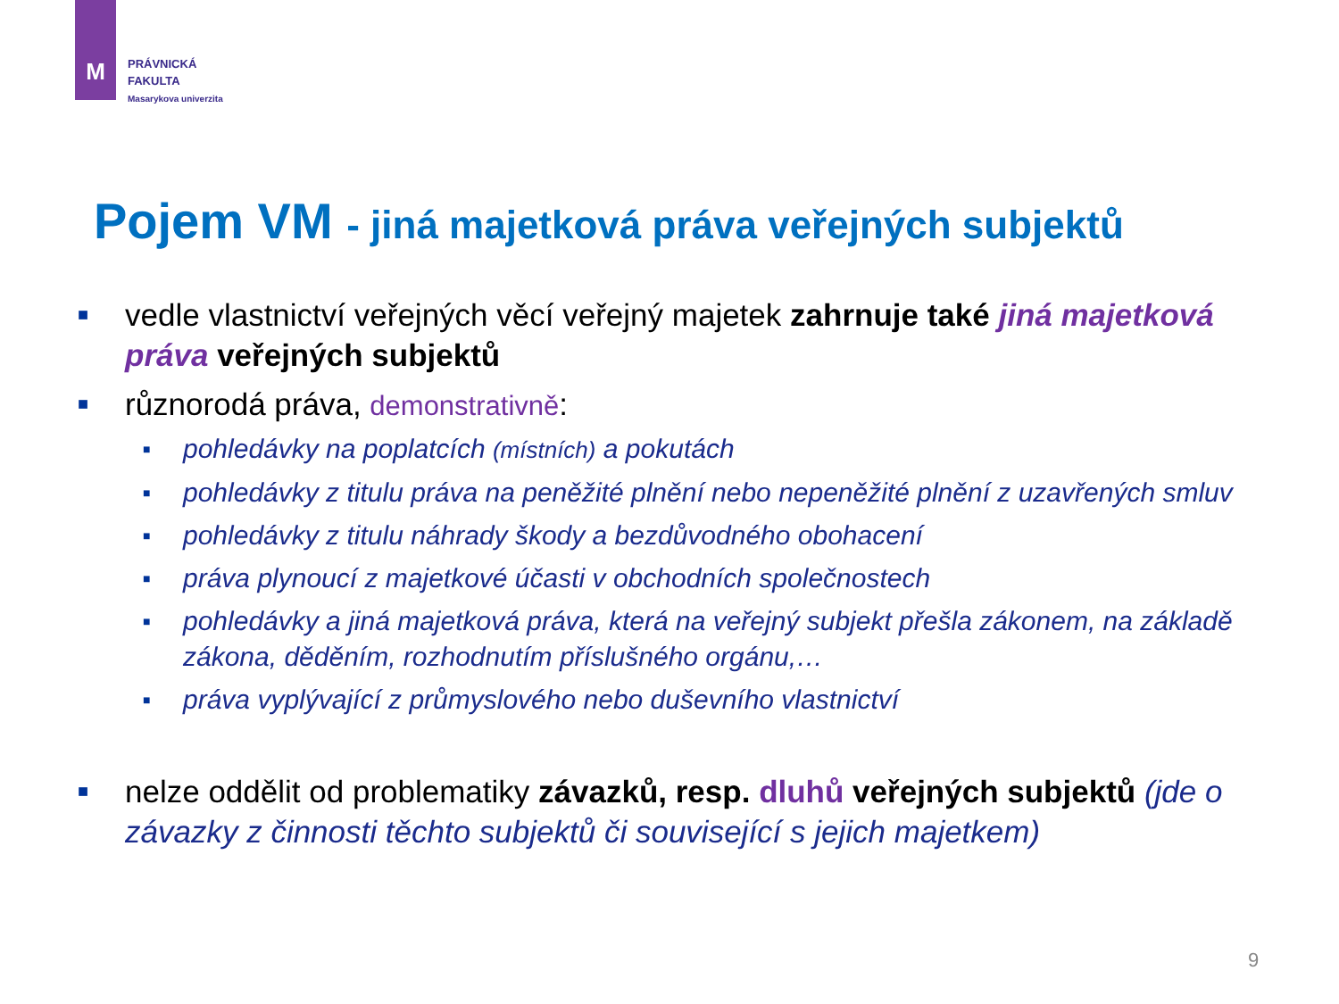M
PRÁVNICKÁ
FAKULTA
Masarykova univerzita
Pojem VM - jiná majetková práva veřejných subjektů
■ vedle vlastnictví veřejných věcí veřejný majetek zahrnuje také jiná majetková práva veřejných subjektů
■ různorodá práva, demonstrativně:
■ pohledávky na poplatcích (místních) a pokutách
■ pohledávky z titulu práva na peněžité plnění nebo nepeněžité plnění z uzavřených smluv
■ pohledávky z titulu náhrady škody a bezdůvodného obohacení
■ práva plynoucí z majetkové účasti v obchodních společnostech
■ pohledávky a jiná majetková práva, která na veřejný subjekt přešla zákonem, na základě zákona, děděním, rozhodnutím příslušného orgánu,…
■ práva vyplývající z průmyslového nebo duševního vlastnictví
■ nelze oddělit od problematiky závazků, resp. dluhů veřejných subjektů (jde o závazky z činnosti těchto subjektů či související s jejich majetkem)
9